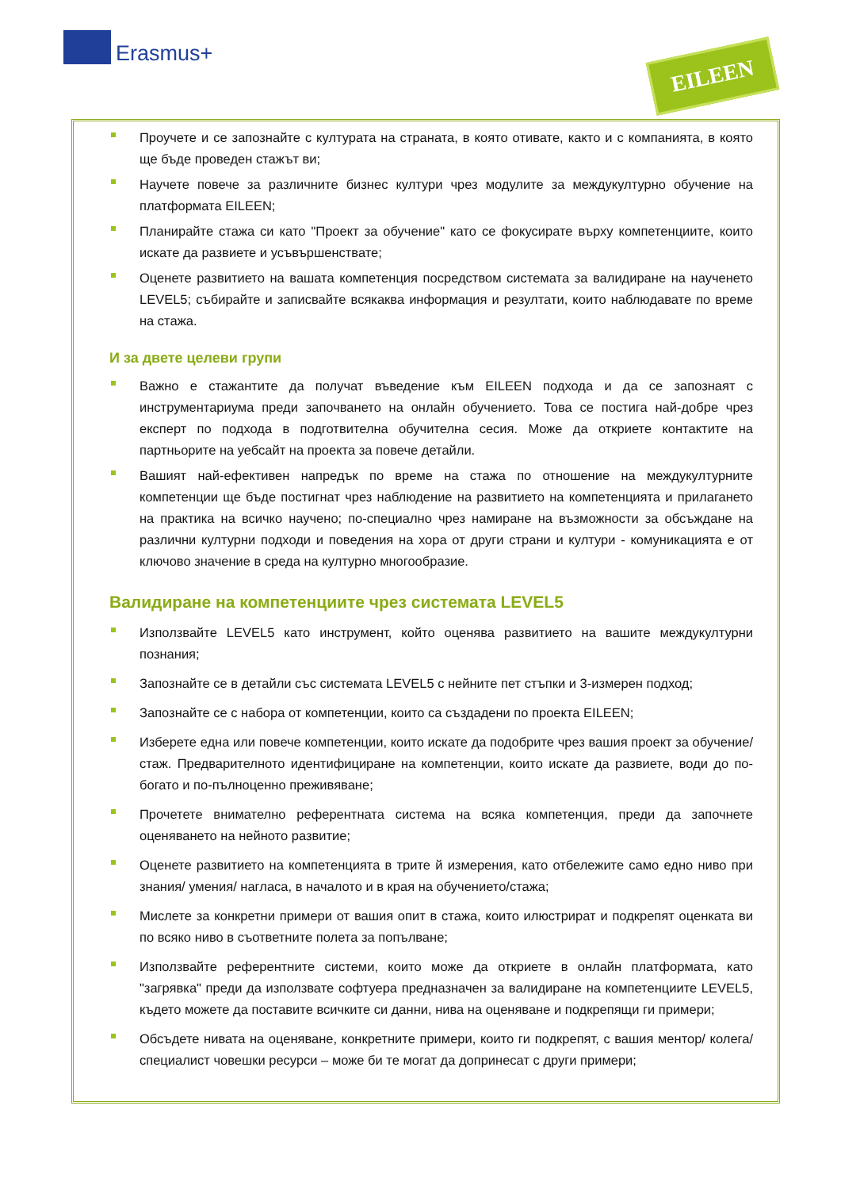Erasmus+ EILEEN
Проучете и се запознайте с културата на страната, в която отивате, както и с компанията, в която ще бъде проведен стажът ви;
Научете повече за различните бизнес култури чрез модулите за междукултурно обучение на платформата EILEEN;
Планирайте стажа си като "Проект за обучение" като се фокусирате върху компетенциите, които искате да развиете и усъвършенствате;
Оценете развитието на вашата компетенция посредством системата за валидиране на наученето LEVEL5; събирайте и записвайте всякаква информация и резултати, които наблюдавате по време на стажа.
И за двете целеви групи
Важно е стажантите да получат въведение към EILEEN подхода и да се запознаят с инструментариума преди започването на онлайн обучението. Това се постига най-добре чрез експерт по подхода в подготвителна обучителна сесия. Може да откриете контактите на партньорите на уебсайт на проекта за повече детайли.
Вашият най-ефективен напредък по време на стажа по отношение на междукултурните компетенции ще бъде постигнат чрез наблюдение на развитието на компетенцията и прилагането на практика на всичко научено; по-специално чрез намиране на възможности за обсъждане на различни културни подходи и поведения на хора от други страни и култури - комуникацията е от ключово значение в среда на културно многообразие.
Валидиране на компетенциите чрез системата LEVEL5
Използвайте LEVEL5 като инструмент, който оценява развитието на вашите междукултурни познания;
Запознайте се в детайли със системата LEVEL5 с нейните пет стъпки и 3-измерен подход;
Запознайте се с набора от компетенции, които са създадени по проекта EILEEN;
Изберете една или повече компетенции, които искате да подобрите чрез вашия проект за обучение/ стаж. Предварителното идентифициране на компетенции, които искате да развиете, води до по-богато и по-пълноценно преживяване;
Прочетете внимателно референтната система на всяка компетенция, преди да започнете оценяването на нейното развитие;
Оценете развитието на компетенцията в трите й измерения, като отбележите само едно ниво при знания/ умения/ нагласа, в началото и в края на обучението/стажа;
Мислете за конкретни примери от вашия опит в стажа, които илюстрират и подкрепят оценката ви по всяко ниво в съответните полета за попълване;
Използвайте референтните системи, които може да откриете в онлайн платформата, като "загрявка" преди да използвате софтуера предназначен за валидиране на компетенциите LEVEL5, където можете да поставите всичките си данни, нива на оценяване и подкрепящи ги примери;
Обсъдете нивата на оценяване, конкретните примери, които ги подкрепят, с вашия ментор/ колега/ специалист човешки ресурси – може би те могат да допринесат с други примери;